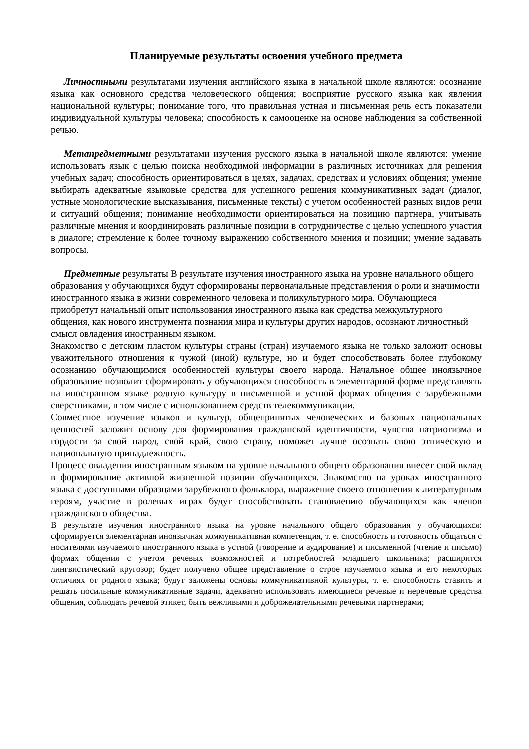Планируемые результаты освоения учебного предмета
Личностными результатами изучения английского языка в начальной школе являются: осознание языка как основного средства человеческого общения; восприятие русского языка как явления национальной культуры; понимание того, что правильная устная и письменная речь есть показатели индивидуальной культуры человека; способность к самооценке на основе наблюдения за собственной речью.
Метапредметными результатами изучения русского языка в начальной школе являются: умение использовать язык с целью поиска необходимой информации в различных источниках для решения учебных задач; способность ориентироваться в целях, задачах, средствах и условиях общения; умение выбирать адекватные языковые средства для успешного решения коммуникативных задач (диалог, устные монологические высказывания, письменные тексты) с учетом особенностей разных видов речи и ситуаций общения; понимание необходимости ориентироваться на позицию партнера, учитывать различные мнения и координировать различные позиции в сотрудничестве с целью успешного участия в диалоге; стремление к более точному выражению собственного мнения и позиции; умение задавать вопросы.
Предметные результаты В результате изучения иностранного языка на уровне начального общего образования у обучающихся будут сформированы первоначальные представления о роли и значимости иностранного языка в жизни современного человека и поликультурного мира. Обучающиеся приобретут начальный опыт использования иностранного языка как средства межкультурного общения, как нового инструмента познания мира и культуры других народов, осознают личностный смысл овладения иностранным языком.
Знакомство с детским пластом культуры страны (стран) изучаемого языка не только заложит основы уважительного отношения к чужой (иной) культуре, но и будет способствовать более глубокому осознанию обучающимися особенностей культуры своего народа. Начальное общее иноязычное образование позволит сформировать у обучающихся способность в элементарной форме представлять на иностранном языке родную культуру в письменной и устной формах общения с зарубежными сверстниками, в том числе с использованием средств телекоммуникации.
Совместное изучение языков и культур, общепринятых человеческих и базовых национальных ценностей заложит основу для формирования гражданской идентичности, чувства патриотизма и гордости за свой народ, свой край, свою страну, поможет лучше осознать свою этническую и национальную принадлежность.
Процесс овладения иностранным языком на уровне начального общего образования внесет свой вклад в формирование активной жизненной позиции обучающихся. Знакомство на уроках иностранного языка с доступными образцами зарубежного фольклора, выражение своего отношения к литературным героям, участие в ролевых играх будут способствовать становлению обучающихся как членов гражданского общества.
В результате изучения иностранного языка на уровне начального общего образования у обучающихся: сформируется элементарная иноязычная коммуникативная компетенция, т. е. способность и готовность общаться с носителями изучаемого иностранного языка в устной (говорение и аудирование) и письменной (чтение и письмо) формах общения с учетом речевых возможностей и потребностей младшего школьника; расширится лингвистический кругозор; будет получено общее представление о строе изучаемого языка и его некоторых отличиях от родного языка; будут заложены основы коммуникативной культуры, т. е. способность ставить и решать посильные коммуникативные задачи, адекватно использовать имеющиеся речевые и неречевые средства общения, соблюдать речевой этикет, быть вежливыми и доброжелательными речевыми партнерами;